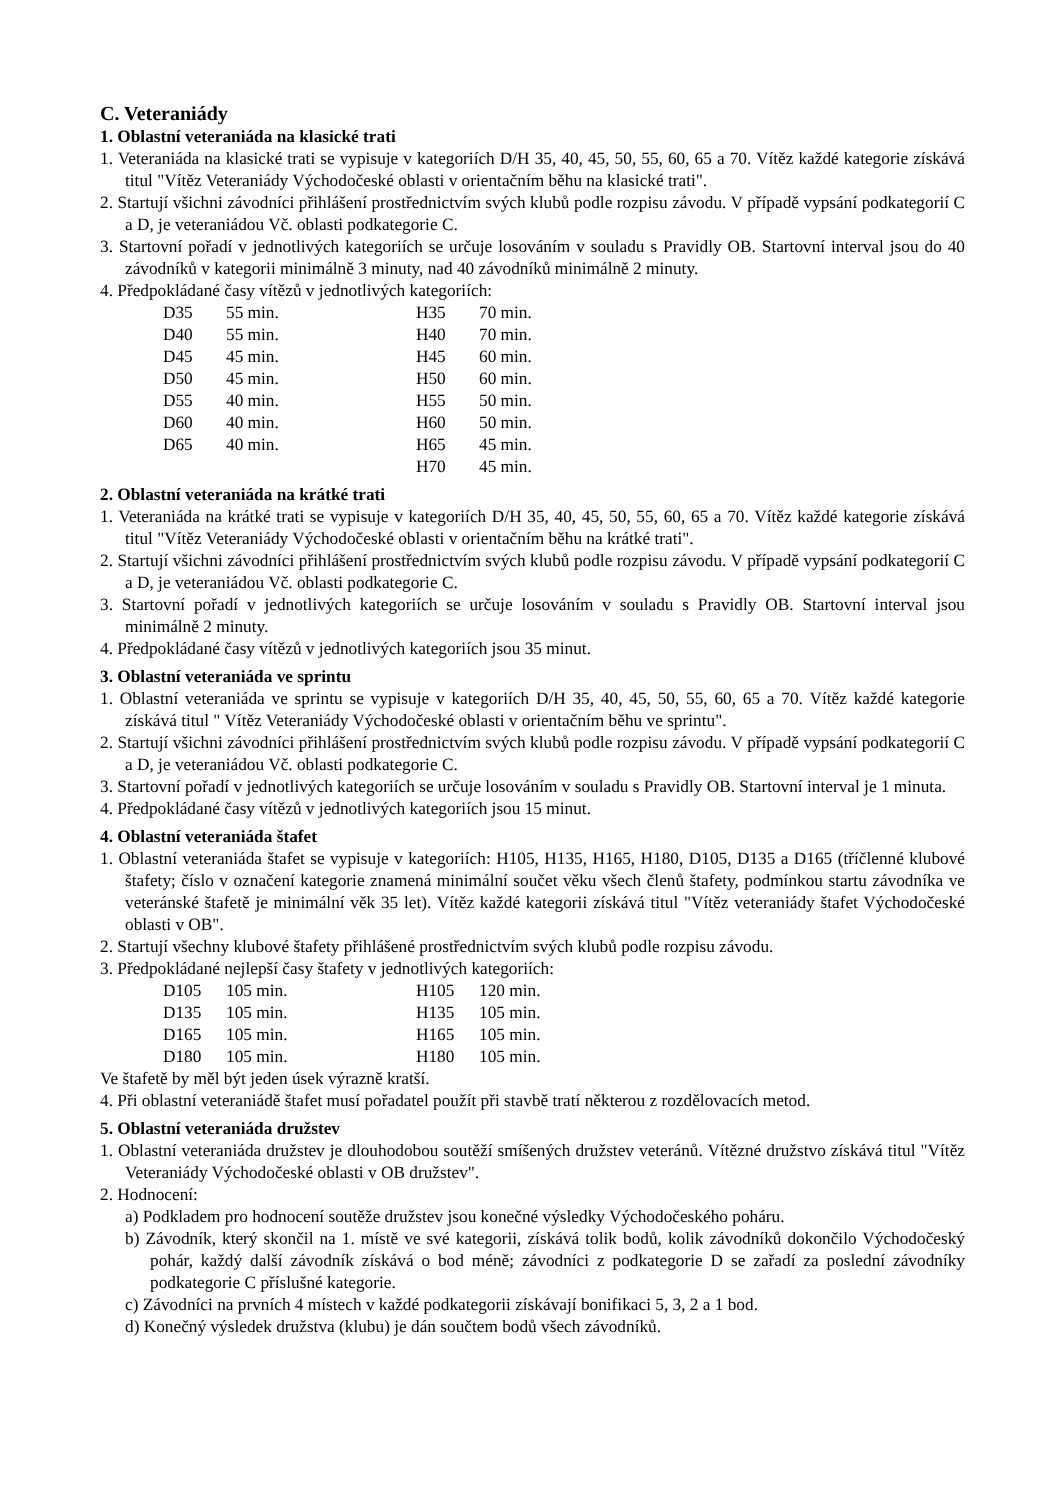C. Veteraniády
1. Oblastní veteraniáda na klasické trati
1. Veteraniáda na klasické trati se vypisuje v kategoriích D/H 35, 40, 45, 50, 55, 60, 65 a 70. Vítěz každé kategorie získává titul "Vítěz Veteraniády Východočeské oblasti v orientačním běhu na klasické trati".
2. Startují všichni závodníci přihlášení prostřednictvím svých klubů podle rozpisu závodu. V případě vypsání podkategorií C a D, je veteraniádou Vč. oblasti podkategorie C.
3. Startovní pořadí v jednotlivých kategoriích se určuje losováním v souladu s Pravidly OB. Startovní interval jsou do 40 závodníků v kategorii minimálně 3 minuty, nad 40 závodníků minimálně 2 minuty.
4. Předpokládané časy vítězů v jednotlivých kategoriích:
| D35 | 55 min. | H35 | 70 min. |
| D40 | 55 min. | H40 | 70 min. |
| D45 | 45 min. | H45 | 60 min. |
| D50 | 45 min. | H50 | 60 min. |
| D55 | 40 min. | H55 | 50 min. |
| D60 | 40 min. | H60 | 50 min. |
| D65 | 40 min. | H65 | 45 min. |
| | | H70 | 45 min. |
2. Oblastní veteraniáda na krátké trati
1. Veteraniáda na krátké trati se vypisuje v kategoriích D/H 35, 40, 45, 50, 55, 60, 65 a 70. Vítěz každé kategorie získává titul "Vítěz Veteraniády Východočeské oblasti v orientačním běhu na krátké trati".
2. Startují všichni závodníci přihlášení prostřednictvím svých klubů podle rozpisu závodu. V případě vypsání podkategorií C a D, je veteraniádou Vč. oblasti podkategorie C.
3. Startovní pořadí v jednotlivých kategoriích se určuje losováním v souladu s Pravidly OB. Startovní interval jsou minimálně 2 minuty.
4. Předpokládané časy vítězů v jednotlivých kategoriích jsou 35 minut.
3. Oblastní veteraniáda ve sprintu
1. Oblastní veteraniáda ve sprintu se vypisuje v kategoriích D/H 35, 40, 45, 50, 55, 60, 65 a 70. Vítěz každé kategorie získává titul " Vítěz Veteraniády Východočeské oblasti v orientačním běhu ve sprintu".
2. Startují všichni závodníci přihlášení prostřednictvím svých klubů podle rozpisu závodu. V případě vypsání podkategorií C a D, je veteraniádou Vč. oblasti podkategorie C.
3. Startovní pořadí v jednotlivých kategoriích se určuje losováním v souladu s Pravidly OB. Startovní interval je 1 minuta.
4. Předpokládané časy vítězů v jednotlivých kategoriích jsou 15 minut.
4. Oblastní veteraniáda štafet
1. Oblastní veteraniáda štafet se vypisuje v kategoriích: H105, H135, H165, H180, D105, D135 a D165 (tříčlenné klubové štafety; číslo v označení kategorie znamená minimální součet věku všech členů štafety, podmínkou startu závodníka ve veteránské štafetě je minimální věk 35 let). Vítěz každé kategorii získává titul "Vítěz veteraniády štafet Východočeské oblasti v OB".
2. Startují všechny klubové štafety přihlášené prostřednictvím svých klubů podle rozpisu závodu.
3. Předpokládané nejlepší časy štafety v jednotlivých kategoriích:
| D105 | 105 min. | H105 | 120 min. |
| D135 | 105 min. | H135 | 105 min. |
| D165 | 105 min. | H165 | 105 min. |
| D180 | 105 min. | H180 | 105 min. |
Ve štafetě by měl být jeden úsek výrazně kratší.
4. Při oblastní veteraniádě štafet musí pořadatel použít při stavbě tratí některou z rozdělovacích metod.
5. Oblastní veteraniáda družstev
1. Oblastní veteraniáda družstev je dlouhodobou soutěží smíšených družstev veteránů. Vítězné družstvo získává titul "Vítěz Veteraniády Východočeské oblasti v OB družstev".
2. Hodnocení:
a) Podkladem pro hodnocení soutěže družstev jsou konečné výsledky Východočeského poháru.
b) Závodník, který skončil na 1. místě ve své kategorii, získává tolik bodů, kolik závodníků dokončilo Východočeský pohár, každý další závodník získává o bod méně; závodníci z podkategorie D se zařadí za poslední závodníky podkategorie C příslušné kategorie.
c) Závodníci na prvních 4 místech v každé podkategorii získávají bonifikaci 5, 3, 2 a 1 bod.
d) Konečný výsledek družstva (klubu) je dán součtem bodů všech závodníků.